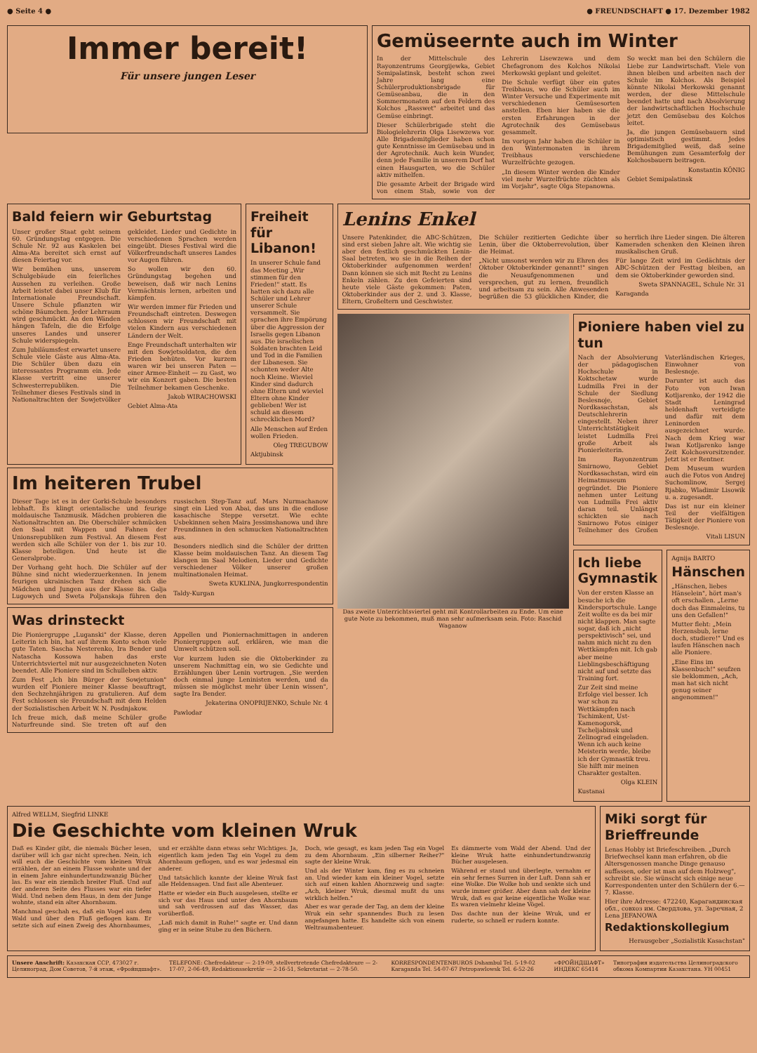● Seite 4 ● ● FREUNDSCHAFT ● 17. Dezember 1982
Immer bereit!
Für unsere jungen Leser
Gemüseernte auch im Winter
In der Mittelschule des Rayonzentrums Georgijewka, Gebiet Semipalatinsk, besteht schon zwei Jahre lang eine Schülerproduktionsbrigade für Gemüseanbau, die in den Sommermonaten auf den Feldern des Kolchos „Rasswet" arbeitet und das Gemüse einbringt.
Dieser Schülerbrigade steht die Biologielehrerin Olga Lisewzewa vor. Alle Brigademitglieder haben schon gute Kenntnisse im Gemüsebau und in der Agrotechnik. Auch kein Wunder, denn jede Familie in unserem Dorf hat einen Hausgarten, wo die Schüler aktiv mithelfen.
Die gesamte Arbeit der Brigade wird von einem Stab, sowie von der Lehrerin Lisewzewa und dem Chefagronom des Kolchos Nikolai Merkowski geplant und geleitet.
Die Schule verfügt über ein gutes Treibhaus, wo die Schüler auch im Winter Versuche und Experimente mit verschiedenen Gemüsesorten anstellen. Eben hier haben sie die ersten Erfahrungen in der Agrotechnik des Gemüsebaus gesammelt.
Im vorigen Jahr haben die Schüler in den Wintermonaten in ihrem Treibhaus verschiedene Wurzelfrüchte gezogen.
„In diesem Winter werden die Kinder viel mehr Wurzelfrüchte züchten als im Vorjahr", sagte Olga Stepanowna.
So weckt man bei den Schülern die Liebe zur Landwirtschaft. Viele von ihnen bleiben und arbeiten nach der Schule im Kolchos. Als Beispiel könnte Nikolai Merkowski genannt werden, der diese Mittelschule beendet hatte und nach Absolvierung der landwirtschaftlichen Hochschule jetzt den Gemüsebau des Kolchos leitet.
Ja, die jungen Gemüsebauern sind optimistisch gestimmt. Jedes Brigademitglied weiß, daß seine Bemühungen zum Gesamterfolg der Kolchosbauern beitragen.
Konstantin KÖNIG
Gebiet Semipalatinsk
Bald feiern wir Geburtstag
Unser großer Staat geht seinem 60. Gründungstag entgegen. Die Schule Nr. 92 aus Kaskelen bei Alma-Ata bereitet sich ernst auf diesen Feiertag vor.
Wir bemühen uns, unserem Schulgebäude ein feierliches Aussehen zu verleihen. Große Arbeit leistet dabei unser Klub für Internationale Freundschaft. Unsere Schule pflanzten wir schöne Bäumchen. Jeder Lehrraum wird geschmückt. An den Wänden hängen Tafeln, die die Erfolge unseres Landes und unserer Schule widerspiegeln.
Zum Jubiläumsfest erwartet unsere Schule viele Gäste aus Alma-Ata. Die Schüler üben dazu ein interessantes Programm ein. Jede Klasse vertritt eine unserer Schwesterrepubliken. Die Teilnehmer dieses Festivals sind in Nationaltrachten der Sowjetvölker gekleidet. Lieder und Gedichte in verschiedenen Sprachen werden eingeübt. Dieses Festival wird die Völkerfreundschaft unseres Landes vor Augen führen.
So wollen wir den 60. Gründungstag begehen und beweisen, daß wir nach Lenins Vermächtnis lernen, arbeiten und kämpfen.
Wir werden immer für Frieden und Freundschaft eintreten. Deswegen schlossen wir Freundschaft mit vielen Kindern aus verschiedenen Ländern der Welt.
Enge Freundschaft unterhalten wir mit den Sowjetsoldaten, die den Frieden behüten. Vor kurzem waren wir bei unseren Paten — einer Armee-Einheit — zu Gast, wo wir ein Konzert gaben. Die besten Teilnehmer bekamen Geschenke.
Jakob WIRACHOWSKI
Gebiet Alma-Ata
Freiheit für Libanon!
In unserer Schule fand das Meeting „Wir stimmen für den Frieden!" statt. Es hatten sich dazu alle Schüler und Lehrer unserer Schule versammelt. Sie sprachen ihre Empörung über die Aggression der Israelis gegen Libanon aus. Die israelischen Soldaten brachten Leid und Tod in die Familien der Libanesen. Sie schonten weder Alte noch Kleine. Wieviel Kinder sind dadurch ohne Eltern und wieviel Eltern ohne Kinder geblieben! Wer ist schuld an diesem schrecklichen Mord?
Alle Menschen auf Erden wollen Frieden.
Oleg TREGUBOW
Aktjubinsk
Im heiteren Trubel
Dieser Tage ist es in der Gorki-Schule besonders lebhaft. Es klingt orientalische und feurige moldauische Tanzmusik. Mädchen probieren die Nationaltrachten an. Die Oberschüler schmücken den Saal mit Wappen und Fahnen der Unionsrepubliken zum Festival. An diesem Fest werden sich alle Schüler von der 1. bis zur 10. Klasse beteiligen. Und heute ist die Generalprobe.
Der Vorhang geht hoch. Die Schüler auf der Bühne sind nicht wiederzuerkennen. In jenem feurigen ukrainischen Tanz drehen sich die Mädchen und Jungen aus der Klasse 8a. Galja Lugowych und Sweta Poljanskaja führen den russischen Step-Tanz auf. Mars Nurmachanow singt ein Lied von Abai, das uns in die endlose kasachische Steppe versetzt. Wie echte Usbekinnen sehen Maira Jessimshanowa und ihre Freundinnen in den schmucken Nationaltrachten aus.
Besonders niedlich sind die Schüler der dritten Klasse beim moldauischen Tanz. An diesem Tag klangen im Saal Melodien, Lieder und Gedichte verschiedener Völker unserer großen multinationalen Heimat.
Sweta KUKLINA, Jungkorrespondentin
Taldy-Kurgan
Was drinsteckt
Die Pioniergruppe „Luganski" der Klasse, deren Leiterin ich bin, hat auf ihrem Konto schon viele gute Taten. Sascha Nesterenko, Ira Bender und Natascha Kossowa haben das erste Unterrichtsviertel mit nur ausgezeichneten Noten beendet. Alle Pioniere sind im Schulleben aktiv.
Zum Fest „Ich bin Bürger der Sowjetunion" wurden elf Pioniere meiner Klasse beauftragt, den Sechzehnjährigen zu gratulieren. Auf dem Fest schlossen sie Freundschaft mit dem Helden der Sozialistischen Arbeit W. N. Posdnjakow.
Ich freue mich, daß meine Schüler große Naturfreunde sind. Sie treten oft auf den Appellen und Pioniernachmittagen in anderen Pioniergruppen auf, erklären, wie man die Umwelt schützen soll.
Vor kurzem luden sie die Oktoberkinder zu unserem Nachmittag ein, wo sie Gedichte und Erzählungen über Lenin vortrugen. „Sie werden doch einmal junge Leninisten werden, und da müssen sie möglichst mehr über Lenin wissen", sagte Ira Bender.
Jekaterina ONOPRIJENKO, Schule Nr. 4
Pawlodar
Lenins Enkel
Unsere Patenkinder, die ABC-Schützen, sind erst sieben Jahre alt. Wie wichtig sie aber den festlich geschmückten Lenin-Saal betreten, wo sie in die Reihen der Oktoberkinder aufgenommen werden! Dann können sie sich mit Recht zu Lenins Enkeln zählen. Zu den Gefeierten sind heute viele Gäste gekommen: Paten, Oktoberkinder aus der 2. und 3. Klasse, Eltern, Großeltern und Geschwister.
Die Schüler rezitierten Gedichte über Lenin, über die Oktoberrevolution, über die Heimat.
„Nicht umsonst werden wir zu Ehren des Oktober Oktoberkinder genannt!" singen die Neuaufgenommenen und versprechen, gut zu lernen, freundlich und arbeitsam zu sein. Alle Anwesenden begrüßen die 53 glücklichen Kinder, die so herrlich ihre Lieder singen. Die älteren Kameraden schenken den Kleinen ihren musikalischen Gruß.
Für lange Zeit wird im Gedächtnis der ABC-Schützen der Festtag bleiben, an dem sie Oktoberkinder geworden sind.
Sweta SPANNAGEL, Schule Nr. 31
Karaganda
Das zweite Unterrichtsviertel geht mit Kontrollarbeiten zu Ende. Um eine gute Note zu bekommen, muß man sehr aufmerksam sein. Foto: Raschid Waganow
Pioniere haben viel zu tun
Nach der Absolvierung der pädagogischen Hochschule in Koktschetaw wurde Ludmilla Frei in der Schule der Siedlung Beslesnoje, Gebiet Nordkasachstan, als Deutschlehrerin eingestellt. Neben ihrer Unterrichtstätigkeit leistet Ludmilla Frei große Arbeit als Pionierleiterin.
Im Rayonzentrum Smirnowo, Gebiet Nordkasachstan, wird ein Heimatmuseum gegründet. Die Pioniere nehmen unter Leitung von Ludmilla Frei aktiv daran teil. Unlängst schickten sie nach Smirnowo Fotos einiger Teilnehmer des Großen Vaterländischen Krieges, Einwohner von Beslesnoje.
Darunter ist auch das Foto von Iwan Kotljarenko, der 1942 die Stadt Leningrad heldenhaft verteidigte und dafür mit dem Leninorden ausgezeichnet wurde. Nach dem Krieg war Iwan Kotljarenko lange Zeit Kolchosvorsitzender. Jetzt ist er Rentner.
Dem Museum wurden auch die Fotos von Andrej Suchomlinow, Sergej Rjabko, Wladimir Lisowik u. a. zugesandt.
Das ist nur ein kleiner Teil der vielfältigen Tätigkeit der Pioniere von Beslesnoje.
Vitali LISUN
Ich liebe Gymnastik
Von der ersten Klasse an besuche ich die Kindersportschule. Lange Zeit wollte es da bei mir nicht klappen. Man sagte sogar, daß ich „nicht perspektivisch" sei, und nahm mich nicht zu den Wettkämpfen mit. Ich gab aber meine Lieblingsbeschäftigung nicht auf und setzte das Training fort.
Zur Zeit sind meine Erfolge viel besser. Ich war schon zu Wettkämpfen nach Tschimkent, Ust-Kamenogorsk, Tscheljabinsk und Zelinograd eingeladen. Wenn ich auch keine Meisterin werde, bleibe ich der Gymnastik treu. Sie hilft mir meinen Charakter gestalten.
Olga KLEIN
Kustanai
Agnija BARTO
Hänschen
„Hänschen, liebes Hänselein", hört man's oft erschallen. „Lerne doch das Einmaleins, tu uns den Gefallen!"
Mutter fleht: „Mein Herzensbub, lerne doch, studiere!" Und es laufen Hänschen nach alle Pioniere.
„Eine Eins im Klassenbuch!" seufzen sie beklommen, „Ach, man hat sich nicht genug seiner angenommen!"
Alfred WELLM, Siegfrid LINKE
Die Geschichte vom kleinen Wruk
Daß es Kinder gibt, die niemals Bücher lesen, darüber will ich gar nicht sprechen. Nein, ich will euch die Geschichte vom kleinen Wruk erzählen, der an einem Flusse wohnte und der in einem Jahre einhundertundzwanzig Bücher las. Es war ein ziemlich breiter Fluß. Und auf der anderen Seite des Flusses war ein tiefer Wald. Und neben dem Haus, in dem der Junge wohnte, stand ein alter Ahornbaum.
Manchmal geschah es, daß ein Vogel aus dem Wald und über den Fluß geflogen kam. Er setzte sich auf einen Zweig des Ahornbaumes, und er erzählte dann etwas sehr Wichtiges. Ja, eigentlich kam jeden Tag ein Vogel zu dem Ahornbaum geflogen, und es war jedesmal ein anderer.
Und tatsächlich kannte der kleine Wruk fast alle Heldensagen. Und fast alle Abenteuer.
Hatte er wieder ein Buch ausgelesen, stellte er sich vor das Haus und unter den Ahornbaum und sah verdrossen auf das Wasser, das vorüberfloß.
„Laß mich damit in Ruhe!" sagte er. Und dann ging er in seine Stube zu den Büchern.
Doch, wie gesagt, es kam jeden Tag ein Vogel zu dem Ahornbaum. „Ein silberner Reiher?" sagte der kleine Wruk.
Und als der Winter kam, fing es zu schneien an. Und wieder kam ein kleiner Vogel, setzte sich auf einen kahlen Ahornzweig und sagte: „Ach, kleiner Wruk, diesmal mußt du uns wirklich helfen."
Aber es war gerade der Tag, an dem der kleine Wruk ein sehr spannendes Buch zu lesen angefangen hatte. Es handelte sich von einem Weltraumabenteuer.
Es dämmerte vom Wald der Abend. Und der kleine Wruk hatte einhundertundzwanzig Bücher ausgelesen.
Während er stand und überlegte, vernahm er ein sehr fernes Surren in der Luft. Dann sah er eine Wolke. Die Wolke hob und senkte sich und wurde immer größer. Aber dann sah der kleine Wruk, daß es gar keine eigentliche Wolke war. Es waren vielmehr kleine Vögel.
Das dachte nun der kleine Wruk, und er ruderte, so schnell er rudern konnte.
Miki sorgt für Brieffreunde
Lenas Hobby ist Briefeschreiben. „Durch Briefwechsel kann man erfahren, ob die Altersgenossen manche Dinge genauso auffassen, oder ist man auf dem Holzweg", schreibt sie. Sie wünscht sich einige neue Korrespondenten unter den Schülern der 6.—7. Klasse.
Hier ihre Adresse: 472240, Карагандинская обл., совхоз им. Свердлова, ул. Заречная, 2 Lena JEFANOWA
Redaktionskollegium
Herausgeber „Sozialistik Kasachstan"
Unsere Anschrift: Казахская ССР, 473027 г. Целиноград, Дом Советов, 7-й этаж, «Фройндшафт».
TELEFONE: Chefredakteur — 2-19-09, stellvertretende Chefredakteure — 2-17-07, 2-06-49, Redaktionssekretär — 2-16-51, Sekretariat — 2-78-50.
KORRESPONDENTENBUROS Dshambul Tel. 5-19-02 Karaganda Tel. 54-07-67 Petropawlowsk Tel. 6-52-26
«ФРОЙНДШАФТ» ИНДЕКС 65414 Типография издательства Целиноградского обкома Компартии Казахстана. УН 00451